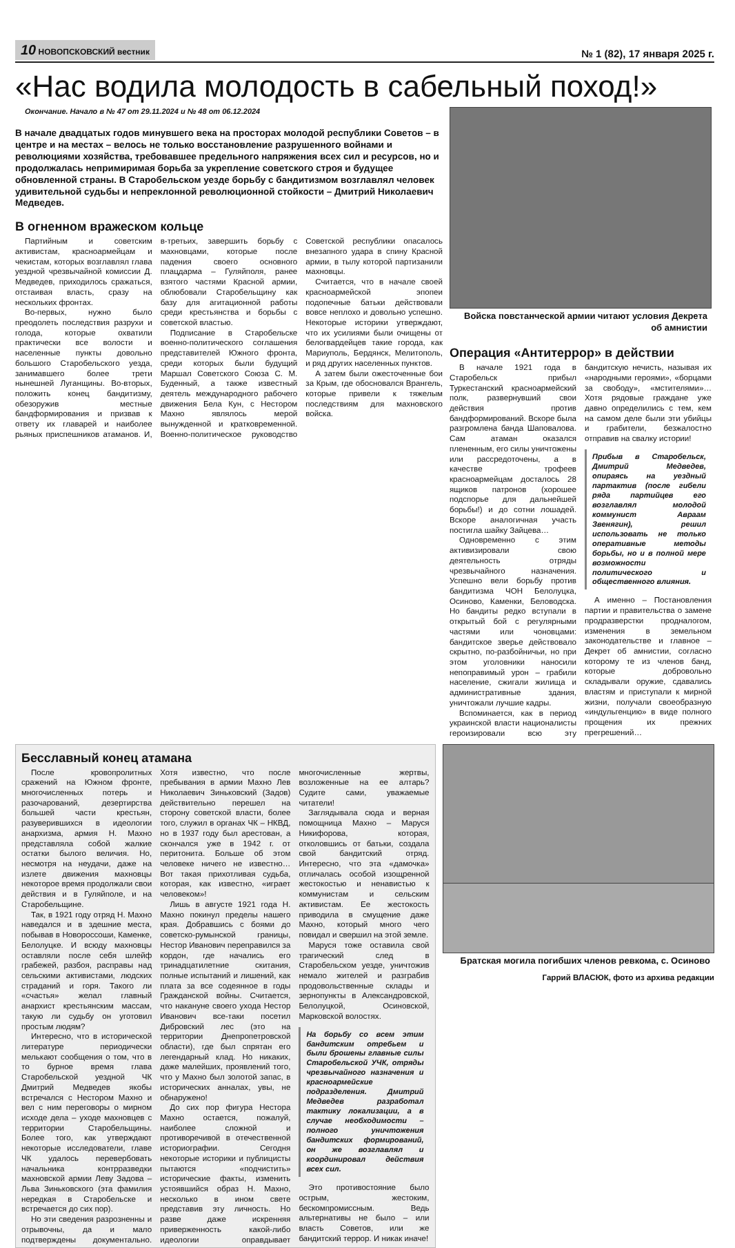10 НОВОПСКОВСКИЙ вестник
№ 1 (82), 17 января 2025 г.
«Нас водила молодость в сабельный поход!»
Окончание. Начало в № 47 от 29.11.2024 и № 48 от 06.12.2024
В начале двадцатых годов минувшего века на просторах молодой республики Советов – в центре и на местах – велось не только восстановление разрушенного войнами и революциями хозяйства, требовавшее предельного напряжения всех сил и ресурсов, но и продолжалась непримиримая борьба за укрепление советского строя и будущее обновленной страны. В Старобельском уезде борьбу с бандитизмом возглавлял человек удивительной судьбы и непреклонной революционной стойкости – Дмитрий Николаевич Медведев.
В огненном вражеском кольце
Партийным и советским активистам, красноармейцам и чекистам, которых возглавлял глава уездной чрезвычайной комиссии Д. Медведев, приходилось сражаться, отстаивая власть, сразу на нескольких фронтах.
Во-первых, нужно было преодолеть последствия разрухи и голода, которые охватили практически все волости и населенные пункты довольно большого Старобельского уезда, занимавшего более трети нынешней Луганщины. Во-вторых, положить конец бандитизму, обезоружив местные бандформирования и призвав к ответу их главарей и наиболее рьяных приспешников атаманов. И, в-третьих, завершить борьбу с махновцами, которые после падения своего основного плацдарма – Гуляйполя, ранее взятого частями Красной армии, облюбовали Старобельщину как базу для агитационной работы среди крестьянства и борьбы с советской властью.
Подписание в Старобельске военно-политического соглашения представителей Южного фронта, среди которых были будущий Маршал Советского Союза С. М. Буденный, а также известный деятель международного рабочего движения Бела Кун, с Нестором Махно являлось мерой вынужденной и кратковременной. Военно-политическое руководство Советской республики опасалось внезапного удара в спину Красной армии, в тылу которой партизанили махновцы.
Считается, что в начале своей красноармейской эпопеи подопечные батьки действовали вовсе неплохо и довольно успешно. Некоторые историки утверждают, что их усилиями были очищены от белогвардейцев такие города, как Мариуполь, Бердянск, Мелитополь, и ряд других населенных пунктов.
А затем были ожесточенные бои за Крым, где обосновался Врангель, которые привели к тяжелым последствиям для махновского войска.
Войска повстанческой армии читают условия Декрета об амнистии
Операция «Антитеррор» в действии
В начале 1921 года в Старобельск прибыл Туркестанский красноармейский полк, развернувший свои действия против бандформирований. Вскоре была разгромлена банда Шаповалова. Сам атаман оказался плененным, его силы уничтожены или рассредоточены, а в качестве трофеев красноармейцам досталось 28 ящиков патронов (хорошее подспорье для дальнейшей борьбы!) и до сотни лошадей. Вскоре аналогичная участь постигла шайку Зайцева…
Одновременно с этим активизировали свою деятельность отряды чрезвычайного назначения. Успешно вели борьбу против бандитизма ЧОН Белолуцка, Осиново, Каменки, Беловодска. Но бандиты редко вступали в открытый бой с регулярными частями или чоновцами: бандитское зверье действовало скрытно, по-разбойничьи, но при этом уголовники наносили непоправимый урон – грабили население, сжигали жилища и административные здания, уничтожали лучшие кадры.
Вспоминается, как в период украинской власти националисты героизировали всю эту бандитскую нечисть, называя их «народными героями», «борцами за свободу», «мстителями»… Хотя рядовые граждане уже давно определились с тем, кем на самом деле были эти убийцы и грабители, безжалостно отправив на свалку истории!
Прибыв в Старобельск, Дмитрий Медведев, опираясь на уездный партактив (после гибели ряда партийцев его возглавлял молодой коммунист Авраам Звенягин), решил использовать не только оперативные методы борьбы, но и в полной мере возможности политического и общественного влияния.
А именно – Постановления партии и правительства о замене продразверстки продналогом, изменения в земельном законодательстве и главное – Декрет об амнистии, согласно которому те из членов банд, которые добровольно складывали оружие, сдавались властям и приступали к мирной жизни, получали своеобразную «индульгенцию» в виде полного прощения их прежних прегрешений…
Бесславный конец атамана
После кровопролитных сражений на Южном фронте, многочисленных потерь и разочарований, дезертирства большей части крестьян, разуверившихся в идеологии анархизма, армия Н. Махно представляла собой жалкие остатки былого величия. Но, несмотря на неудачи, даже на излете движения махновцы некоторое время продолжали свои действия и в Гуляйполе, и на Старобельщине.
Так, в 1921 году отряд Н. Махно наведался и в здешние места, побывав в Новороссоши, Каменке, Белолуцке. И всюду махновцы оставляли после себя шлейф грабежей, разбоя, расправы над сельскими активистами, людских страданий и горя. Такого ли «счастья» желал главный анархист крестьянским массам, такую ли судьбу он уготовил простым людям?
Интересно, что в исторической литературе периодически мелькают сообщения о том, что в то бурное время глава Старобельской уездной ЧК Дмитрий Медведев якобы встречался с Нестором Махно и вел с ним переговоры о мирном исходе дела – уходе махновцев с территории Старобельщины. Более того, как утверждают некоторые исследователи, главе ЧК удалось перевербовать начальника контрразведки махновской армии Леву Задова – Льва Зиньковского (эта фамилия нередкая в Старобельске и встречается до сих пор).
Но эти сведения разрозненны и отрывочны, да и мало подтверждены документально. Хотя известно, что после пребывания в армии Махно Лев Николаевич Зиньковский (Задов) действительно перешел на сторону советской власти, более того, служил в органах ЧК – НКВД, но в 1937 году был арестован, а скончался уже в 1942 г. от перитонита. Больше об этом человеке ничего не известно… Вот такая прихотливая судьба, которая, как известно, «играет человеком»!
Лишь в августе 1921 года Н. Махно покинул пределы нашего края. Добравшись с боями до советско-румынской границы, Нестор Иванович переправился за кордон, где начались его тринадцатилетние скитания, полные испытаний и лишений, как плата за все содеянное в годы Гражданской войны. Считается, что накануне своего ухода Нестор Иванович все-таки посетил Дибровский лес (это на территории Днепропетровской области), где был спрятан его легендарный клад. Но никаких, даже малейших, проявлений того, что у Махно был золотой запас, в исторических анналах, увы, не обнаружено!
До сих пор фигура Нестора Махно остается, пожалуй, наиболее сложной и противоречивой в отечественной историографии. Сегодня некоторые историки и публицисты пытаются «подчистить» исторические факты, изменить устоявшийся образ Н. Махно, несколько в ином свете представив эту личность. Но разве даже искренняя приверженность какой-либо идеологии оправдывает многочисленные жертвы, возложенные на ее алтарь? Судите сами, уважаемые читатели!
Заглядывала сюда и верная помощница Махно – Маруся Никифорова, которая, отколовшись от батьки, создала свой бандитский отряд. Интересно, что эта «дамочка» отличалась особой изощренной жестокостью и ненавистью к коммунистам и сельским активистам. Ее жестокость приводила в смущение даже Махно, который много чего повидал и свершил на этой земле.
Маруся тоже оставила свой трагический след в Старобельском уезде, уничтожив немало жителей и разграбив продовольственные склады и зернопункты в Александровской, Белолуцкой, Осиновской, Марковской волостях.
На борьбу со всем этим бандитским отребьем и были брошены главные силы Старобельской УЧК, отряды чрезвычайного назначения и красноармейские подразделения. Дмитрий Медведев разработал тактику локализации, а в случае необходимости – полного уничтожения бандитских формирований, он же возглавлял и координировал действия всех сил.
Это противостояние было острым, жестоким, бескомпромиссным. Ведь альтернативы не было – или власть Советов, или же бандитский террор. И никак иначе!
Братская могила погибших членов ревкома, с. Осиново
Гаррий ВЛАСЮК, фото из архива редакции